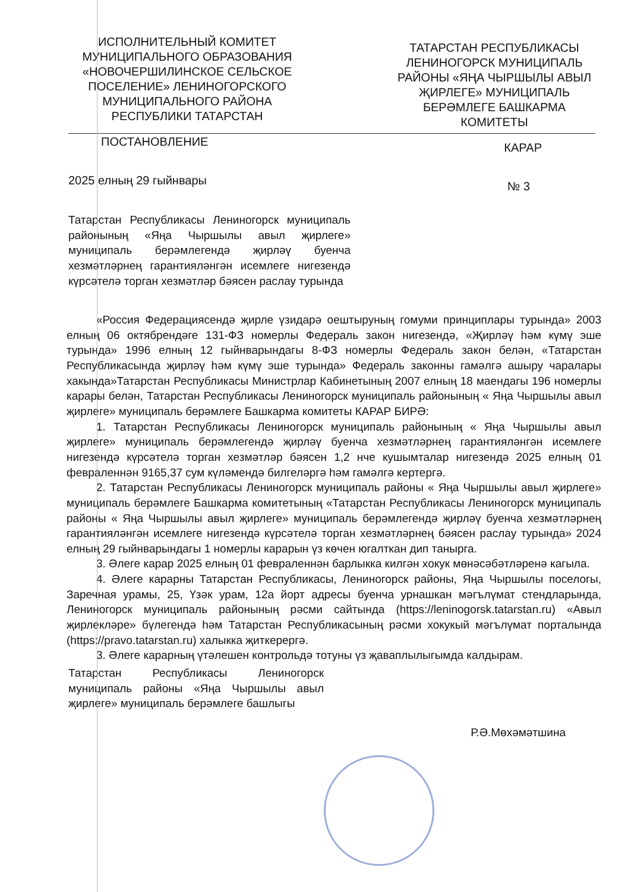ИСПОЛНИТЕЛЬНЫЙ КОМИТЕТ МУНИЦИПАЛЬНОГО ОБРАЗОВАНИЯ «НОВОЧЕРШИЛИНСКОЕ СЕЛЬСКОЕ ПОСЕЛЕНИЕ» ЛЕНИНОГОРСКОГО МУНИЦИПАЛЬНОГО РАЙОНА РЕСПУБЛИКИ ТАТАРСТАН
ТАТАРСТАН РЕСПУБЛИКАСЫ ЛЕНИНОГОРСК МУНИЦИПАЛЬ РАЙОНЫ «ЯҢА ЧЫРШЫЛЫ АВЫЛ ҖИРЛЕГЕ» МУНИЦИПАЛЬ БЕРӘМЛЕГЕ БАШКАРМА КОМИТЕТЫ
ПОСТАНОВЛЕНИЕ КАРАР
2025 елның 29 гыйнвары № 3
Татарстан Республикасы Лениногорск муниципаль районының «Яңа Чыршылы авыл җирлеге» муниципаль берәмлегендә җирләү буенча хезмәтләрнең гарантияләнгән исемлеге нигезендә күрсәтелә торган хезмәтләр бәясен раслау турында
«Россия Федерациясендә җирле үзидарә оештыруның гомуми принциплары турында» 2003 елның 06 октябрендәге 131-ФЗ номерлы Федераль закон нигезендә, «Җирләү һәм күмү эше турында» 1996 елның 12 гыйнварындагы 8-ФЗ номерлы Федераль закон белән, «Татарстан Республикасында җирләү һәм күмү эше турында» Федераль законны гамәлгә ашыру чаралары хакында»Татарстан Республикасы Министрлар Кабинетының 2007 елның 18 маендагы 196 номерлы карары белән, Татарстан Республикасы Лениногорск муниципаль районының « Яңа Чыршылы авыл җирлеге» муниципаль берәмлеге Башкарма комитеты КАРАР БИРӘ:
1. Татарстан Республикасы Лениногорск муниципаль районының « Яңа Чыршылы авыл җирлеге» муниципаль берәмлегендә җирләү буенча хезмәтләрнең гарантияләнгән исемлеге нигезендә күрсәтелә торган хезмәтләр бәясен 1,2 нче кушымталар нигезендә 2025 елның 01 февраленнән 9165,37 сум күләмендә билгеләргә һәм гамәлгә кертергә.
2. Татарстан Республикасы Лениногорск муниципаль районы « Яңа Чыршылы авыл җирлеге» муниципаль берәмлеге Башкарма комитетының «Татарстан Республикасы Лениногорск муниципаль районы « Яңа Чыршылы авыл җирлеге» муниципаль берәмлегендә җирләү буенча хезмәтләрнең гарантияләнгән исемлеге нигезендә күрсәтелә торган хезмәтләрнең бәясен раслау турында» 2024 елның 29 гыйнварындагы 1 номерлы карарын үз көчен югалткан дип танырга.
3. Әлеге карар 2025 елның 01 февраленнән барлыкка килгән хокук мөнәсәбәтләренә кагыла.
4. Әлеге карарны Татарстан Республикасы, Лениногорск районы, Яңа Чыршылы поселогы, Заречная урамы, 25, Үзәк урам, 12а йорт адресы буенча урнашкан мәгълүмат стендларында, Лениногорск муниципаль районының рәсми сайтында (https://leninogorsk.tatarstan.ru) «Авыл җирлекләре» бүлегендә һәм Татарстан Республикасының рәсми хокукый мәгълүмат порталында (https://pravo.tatarstan.ru) халыкка җиткерергә.
3. Әлеге карарның үтәлешен контрольдә тотуны үз җаваплылыгымда калдырам.
Татарстан Республикасы Лениногорск муниципаль районы «Яңа Чыршылы авыл җирлеге» муниципаль берәмлеге башлыгы
Р.Ә.Мөхәмәтшина